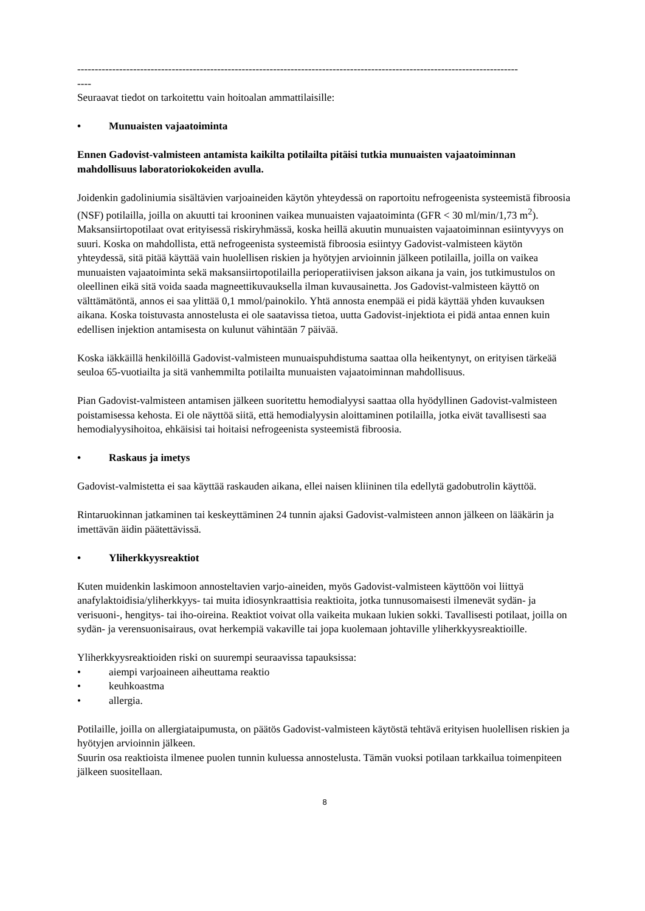------------------------------------------------------------------------------------------------------------------------------
----
Seuraavat tiedot on tarkoitettu vain hoitoalan ammattilaisille:
• Munuaisten vajaatoiminta
Ennen Gadovist-valmisteen antamista kaikilta potilailta pitäisi tutkia munuaisten vajaatoiminnan mahdollisuus laboratoriokokeiden avulla.
Joidenkin gadoliniumia sisältävien varjoaineiden käytön yhteydessä on raportoitu nefrogeenista systeemistä fibroosia (NSF) potilailla, joilla on akuutti tai krooninen vaikea munuaisten vajaatoiminta (GFR < 30 ml/min/1,73 m<sup>2</sup>). Maksansiirtopotilaat ovat erityisessä riskiryhmässä, koska heillä akuutin munuaisten vajaatoiminnan esiintyvyys on suuri. Koska on mahdollista, että nefrogeenista systeemistä fibroosia esiintyy Gadovist-valmisteen käytön yhteydessä, sitä pitää käyttää vain huolellisen riskien ja hyötyjen arvioinnin jälkeen potilailla, joilla on vaikea munuaisten vajaatoiminta sekä maksansiirtopotilailla perioperatiivisen jakson aikana ja vain, jos tutkimustulos on oleellinen eikä sitä voida saada magneettikuvauksella ilman kuvausainetta. Jos Gadovist-valmisteen käyttö on välttämätöntä, annos ei saa ylittää 0,1 mmol/painokilo. Yhtä annosta enempää ei pidä käyttää yhden kuvauksen aikana. Koska toistuvasta annostelusta ei ole saatavissa tietoa, uutta Gadovist-injektiota ei pidä antaa ennen kuin edellisen injektion antamisesta on kulunut vähintään 7 päivää.
Koska iäkkäillä henkilöillä Gadovist-valmisteen munuaispuhdistuma saattaa olla heikentynyt, on erityisen tärkeää seuloa 65-vuotiailta ja sitä vanhemmilta potilailta munuaisten vajaatoiminnan mahdollisuus.
Pian Gadovist-valmisteen antamisen jälkeen suoritettu hemodialyysi saattaa olla hyödyllinen Gadovist-valmisteen poistamisessa kehosta. Ei ole näyttöä siitä, että hemodialyysin aloittaminen potilailla, jotka eivät tavallisesti saa hemodialyysihoitoa, ehkäisisi tai hoitaisi nefrogeenista systeemistä fibroosia.
• Raskaus ja imetys
Gadovist-valmistetta ei saa käyttää raskauden aikana, ellei naisen kliininen tila edellytä gadobutrolin käyttöä.
Rintaruokinnan jatkaminen tai keskeyttäminen 24 tunnin ajaksi Gadovist-valmisteen annon jälkeen on lääkärin ja imettävän äidin päätettävissä.
• Yliherkkyysreaktiot
Kuten muidenkin laskimoon annosteltavien varjo-aineiden, myös Gadovist-valmisteen käyttöön voi liittyä anafylaktoidisia/yliherkkyys- tai muita idiosynkraattisia reaktioita, jotka tunnusomaisesti ilmenevät sydän- ja verisuoni-, hengitys- tai iho-oireina. Reaktiot voivat olla vaikeita mukaan lukien sokki. Tavallisesti potilaat, joilla on sydän- ja verensuonisairaus, ovat herkempiä vakaville tai jopa kuolemaan johtaville yliherkkyysreaktioille.
Yliherkkyysreaktioiden riski on suurempi seuraavissa tapauksissa:
• aiempi varjoaineen aiheuttama reaktio
• keuhkoastma
• allergia.
Potilaille, joilla on allergiataipumusta, on päätös Gadovist-valmisteen käytöstä tehtävä erityisen huolellisen riskien ja hyötyjen arvioinnin jälkeen.
Suurin osa reaktioista ilmenee puolen tunnin kuluessa annostelusta. Tämän vuoksi potilaan tarkkailua toimenpiteen jälkeen suositellaan.
8